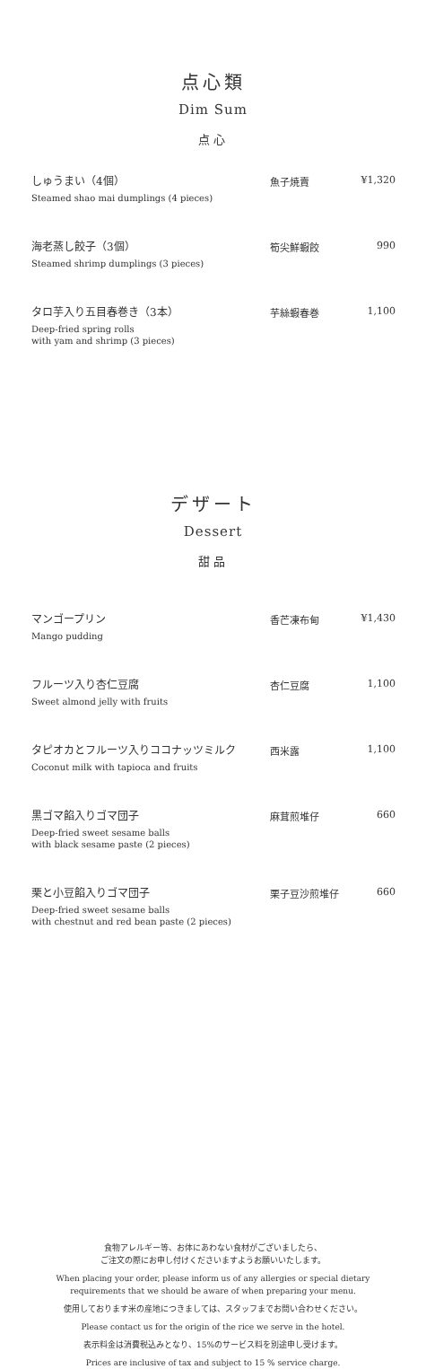点心類
Dim Sum
点心
| しゅうまい（4個） Steamed shao mai dumplings (4 pieces) | 魚子焼賣 | ¥1,320 |
| 海老蒸し餃子（3個） Steamed shrimp dumplings (3 pieces) | 筍尖鮮蝦餃 | 990 |
| タロ芋入り五目春巻き（3本） Deep-fried spring rolls with yam and shrimp (3 pieces) | 芋絲蝦春巻 | 1,100 |
デザート
Dessert
甜品
| マンゴープリン Mango pudding | 香芒凍布甸 | ¥1,430 |
| フルーツ入り杏仁豆腐 Sweet almond jelly with fruits | 杏仁豆腐 | 1,100 |
| タピオカとフルーツ入りココナッツミルク Coconut milk with tapioca and fruits | 西米露 | 1,100 |
| 黒ゴマ餡入りゴマ団子 Deep-fried sweet sesame balls with black sesame paste (2 pieces) | 麻茸煎堆仔 | 660 |
| 栗と小豆餡入りゴマ団子 Deep-fried sweet sesame balls with chestnut and red bean paste (2 pieces) | 栗子豆沙煎堆仔 | 660 |
食物アレルギー等、お体にあわない食材がございましたら、
ご注文の際にお申し付けくださいますようお願いいたします。
When placing your order, please inform us of any allergies or special dietary
requirements that we should be aware of when preparing your menu.
使用しております米の産地につきましては、スタッフまでお問い合わせください。
Please contact us for the origin of the rice we serve in the hotel.
表示料金は消費税込みとなり、15%のサービス料を別途申し受けます。
Prices are inclusive of tax and subject to 15 % service charge.